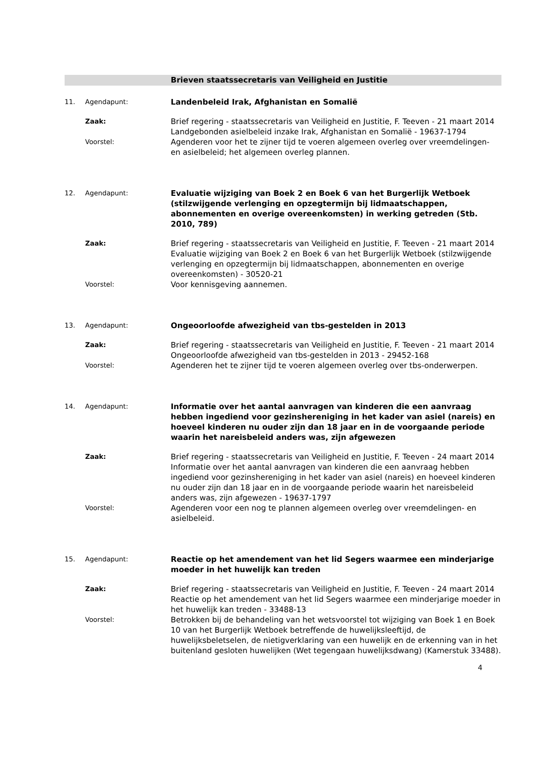Brieven staatssecretaris van Veiligheid en Justitie
11. Agendapunt:
Landenbeleid Irak, Afghanistan en Somalië
Zaak:
Brief regering - staatssecretaris van Veiligheid en Justitie, F. Teeven - 21 maart 2014
Landgebonden asielbeleid inzake Irak, Afghanistan en Somalië - 19637-1794
Voorstel:
Agenderen voor het te zijner tijd te voeren algemeen overleg over vreemdelingen- en asielbeleid; het algemeen overleg plannen.
12. Agendapunt:
Evaluatie wijziging van Boek 2 en Boek 6 van het Burgerlijk Wetboek (stilzwijgende verlenging en opzegtermijn bij lidmaatschappen, abonnementen en overige overeenkomsten) in werking getreden (Stb. 2010, 789)
Zaak:
Brief regering - staatssecretaris van Veiligheid en Justitie, F. Teeven - 21 maart 2014
Evaluatie wijziging van Boek 2 en Boek 6 van het Burgerlijk Wetboek (stilzwijgende verlenging en opzegtermijn bij lidmaatschappen, abonnementen en overige overeenkomsten) - 30520-21
Voorstel:
Voor kennisgeving aannemen.
13. Agendapunt:
Ongeoorloofde afwezigheid van tbs-gestelden in 2013
Zaak:
Brief regering - staatssecretaris van Veiligheid en Justitie, F. Teeven - 21 maart 2014
Ongeoorloofde afwezigheid van tbs-gestelden in 2013 - 29452-168
Voorstel:
Agenderen het te zijner tijd te voeren algemeen overleg over tbs-onderwerpen.
14. Agendapunt:
Informatie over het aantal aanvragen van kinderen die een aanvraag hebben ingediend voor gezinshereniging in het kader van asiel (nareis) en hoeveel kinderen nu ouder zijn dan 18 jaar en in de voorgaande periode waarin het nareisbeleid anders was, zijn afgewezen
Zaak:
Brief regering - staatssecretaris van Veiligheid en Justitie, F. Teeven - 24 maart 2014
Informatie over het aantal aanvragen van kinderen die een aanvraag hebben ingediend voor gezinshereniging in het kader van asiel (nareis) en hoeveel kinderen nu ouder zijn dan 18 jaar en in de voorgaande periode waarin het nareisbeleid anders was, zijn afgewezen - 19637-1797
Voorstel:
Agenderen voor een nog te plannen algemeen overleg over vreemdelingen- en asielbeleid.
15. Agendapunt:
Reactie op het amendement van het lid Segers waarmee een minderjarige moeder in het huwelijk kan treden
Zaak:
Brief regering - staatssecretaris van Veiligheid en Justitie, F. Teeven - 24 maart 2014
Reactie op het amendement van het lid Segers waarmee een minderjarige moeder in het huwelijk kan treden - 33488-13
Voorstel:
Betrokken bij de behandeling van het wetsvoorstel tot wijziging van Boek 1 en Boek 10 van het Burgerlijk Wetboek betreffende de huwelijksleeftijd, de huwelijksbeletselen, de nietigverklaring van een huwelijk en de erkenning van in het buitenland gesloten huwelijken (Wet tegengaan huwelijksdwang) (Kamerstuk 33488).
4